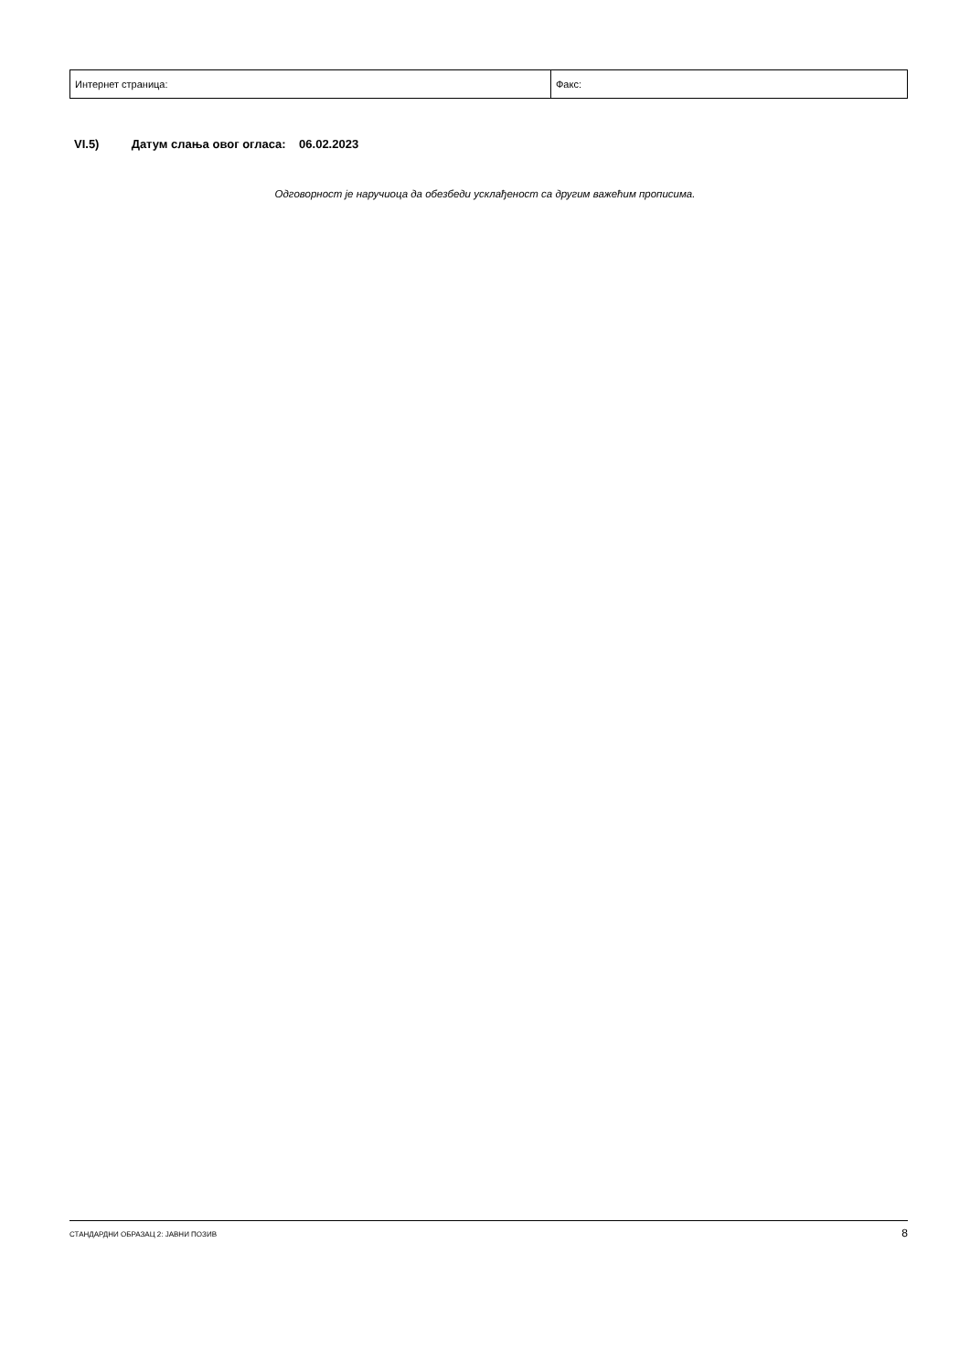| Интернет страница: | Факс: |
VI.5) Датум слања овог огласа: 06.02.2023
Одговорност је наручиоца да обезбеди усклађеност са другим важећим прописима.
СТАНДАРДНИ ОБРАЗАЦ 2: ЈАВНИ ПОЗИВ 8